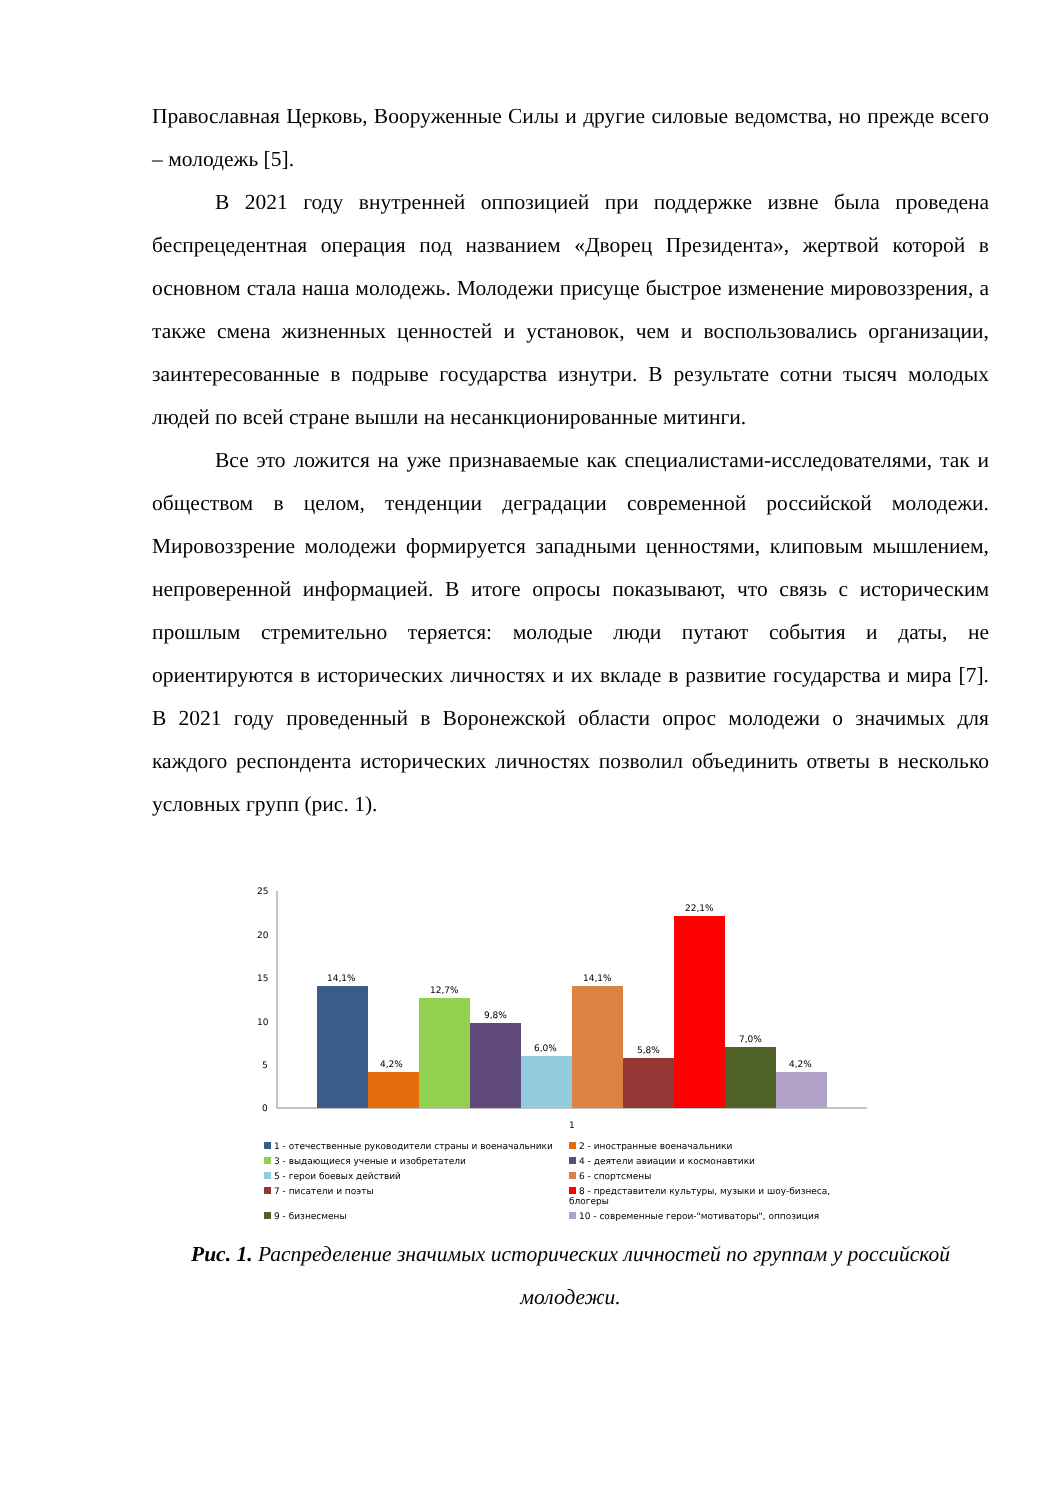Православная Церковь, Вооруженные Силы и другие силовые ведомства, но прежде всего – молодежь [5].
В 2021 году внутренней оппозицией при поддержке извне была проведена беспрецедентная операция под названием «Дворец Президента», жертвой которой в основном стала наша молодежь. Молодежи присуще быстрое изменение мировоззрения, а также смена жизненных ценностей и установок, чем и воспользовались организации, заинтересованные в подрыве государства изнутри. В результате сотни тысяч молодых людей по всей стране вышли на несанкционированные митинги.
Все это ложится на уже признаваемые как специалистами-исследователями, так и обществом в целом, тенденции деградации современной российской молодежи. Мировоззрение молодежи формируется западными ценностями, клиповым мышлением, непроверенной информацией. В итоге опросы показывают, что связь с историческим прошлым стремительно теряется: молодые люди путают события и даты, не ориентируются в исторических личностях и их вкладе в развитие государства и мира [7]. В 2021 году проведенный в Воронежской области опрос молодежи о значимых для каждого респондента исторических личностях позволил объединить ответы в несколько условных групп (рис. 1).
25
20
15
10
5
0
14,1%
4,2%
12,7%
9,8%
6,0%
14,1%
5,8%
22,1%
7,0%
4,2%
1
1 - отечественные руководители страны и военачальники 2 - иностранные военачальники 3 - выдающиеся ученые и изобретатели 4 - деятели авиации и космонавтики 5 - герои боевых действий 6 - спортсмены 7 - писатели и поэты 8 - представители культуры, музыки и шоу-бизнеса, блогеры 9 - бизнесмены 10 - современные герои-"мотиваторы", оппозиция
Рис. 1. Распределение значимых исторических личностей по группам у российской молодежи.